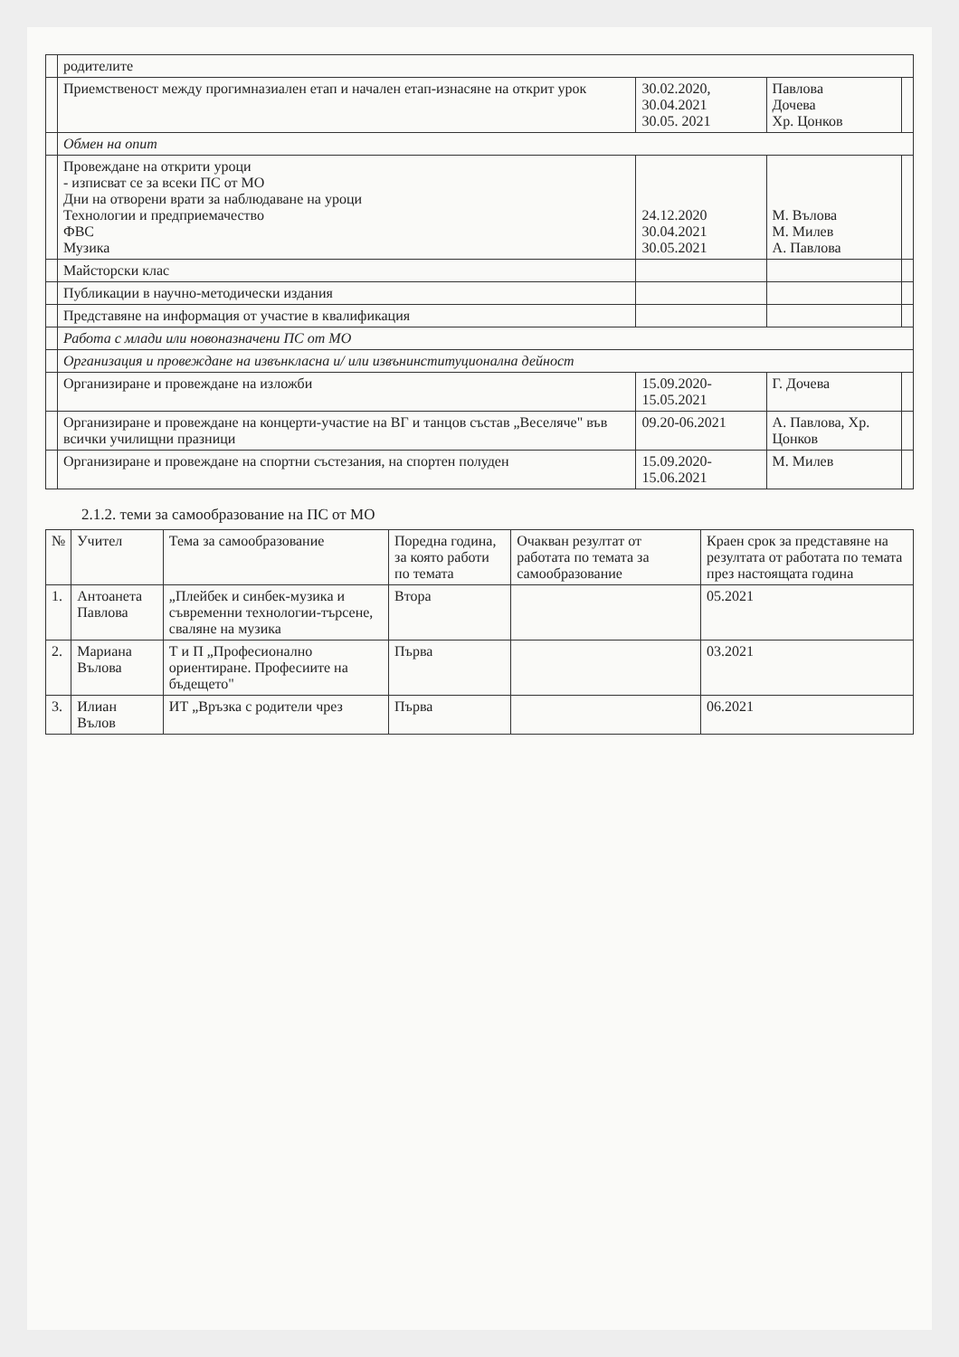| | родителите | | | |
| | Приемственост между прогимназиален етап и начален етап-изнасяне на открит урок | 30.02.2020, 30.04.2021 30.05. 2021 | Павлова Дочева Хр. Цонков | |
| | Обмен на опит | | | |
| | Провеждане на открити уроци - изписват се за всеки ПС от МО Дни на отворени врати за наблюдаване на уроци Технологии и предприемачество ФВС Музика | 24.12.2020 30.04.2021 30.05.2021 | М. Вълова М. Милев А. Павлова | |
| | Майсторски клас | | | |
| | Публикации в научно-методически издания | | | |
| | Представяне на информация от участие в квалификация | | | |
| | Работа с млади или новоназначени ПС от МО | | | |
| | Организация и провеждане на извънкласна и/ или извънинституционална дейност | | | |
| | Организиране и провеждане на изложби | 15.09.2020-15.05.2021 | Г. Дочева | |
| | Организиране и провеждане на концерти-участие на ВГ и танцов състав „Веселяче" във всички училищни празници | 09.20-06.2021 | А. Павлова, Хр. Цонков | |
| | Организиране и провеждане на спортни състезания, на спортен полуден | 15.09.2020-15.06.2021 | М. Милев | |
2.1.2. теми за самообразование на ПС от МО
| № | Учител | Тема за самообразование | Поредна година, за която работи по темата | Очакван резултат от работата по темата за самообразование | Краен срок за представяне на резултата от работата по темата през настоящата година |
| --- | --- | --- | --- | --- | --- |
| 1. | Антоанета Павлова | „Плейбек и синбек-музика и съвременни технологии-търсене, сваляне на музика | Втора | | 05.2021 |
| 2. | Мариана Вълова | Т и П „Професионално ориентиране. Професиите на бъдещето" | Първа | | 03.2021 |
| 3. | Илиан Вълов | ИТ „Връзка с родители чрез | Първа | | 06.2021 |